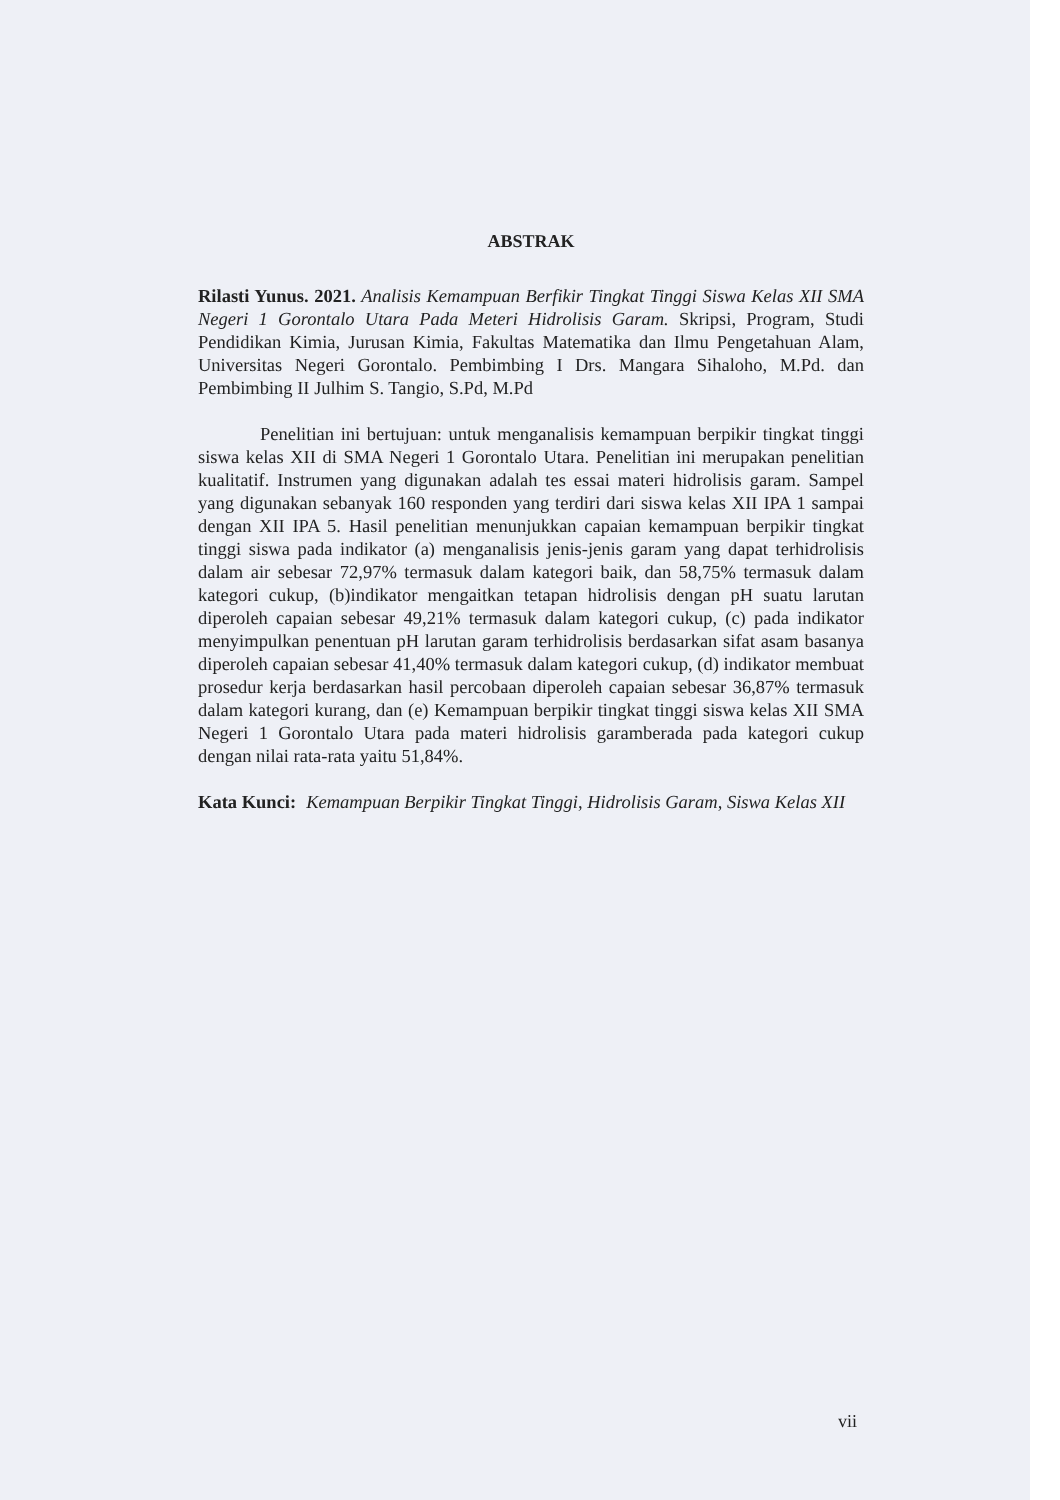ABSTRAK
Rilasti Yunus. 2021. Analisis Kemampuan Berfikir Tingkat Tinggi Siswa Kelas XII SMA Negeri 1 Gorontalo Utara Pada Meteri Hidrolisis Garam. Skripsi, Program, Studi Pendidikan Kimia, Jurusan Kimia, Fakultas Matematika dan Ilmu Pengetahuan Alam, Universitas Negeri Gorontalo. Pembimbing I Drs. Mangara Sihaloho, M.Pd. dan Pembimbing II Julhim S. Tangio, S.Pd, M.Pd
Penelitian ini bertujuan: untuk menganalisis kemampuan berpikir tingkat tinggi siswa kelas XII di SMA Negeri 1 Gorontalo Utara. Penelitian ini merupakan penelitian kualitatif. Instrumen yang digunakan adalah tes essai materi hidrolisis garam. Sampel yang digunakan sebanyak 160 responden yang terdiri dari siswa kelas XII IPA 1 sampai dengan XII IPA 5. Hasil penelitian menunjukkan capaian kemampuan berpikir tingkat tinggi siswa pada indikator (a) menganalisis jenis-jenis garam yang dapat terhidrolisis dalam air sebesar 72,97% termasuk dalam kategori baik, dan 58,75% termasuk dalam kategori cukup, (b)indikator mengaitkan tetapan hidrolisis dengan pH suatu larutan diperoleh capaian sebesar 49,21% termasuk dalam kategori cukup, (c) pada indikator menyimpulkan penentuan pH larutan garam terhidrolisis berdasarkan sifat asam basanya diperoleh capaian sebesar 41,40% termasuk dalam kategori cukup, (d) indikator membuat prosedur kerja berdasarkan hasil percobaan diperoleh capaian sebesar 36,87% termasuk dalam kategori kurang, dan (e) Kemampuan berpikir tingkat tinggi siswa kelas XII SMA Negeri 1 Gorontalo Utara pada materi hidrolisis garamberada pada kategori cukup dengan nilai rata-rata yaitu 51,84%.
Kata Kunci: Kemampuan Berpikir Tingkat Tinggi, Hidrolisis Garam, Siswa Kelas XII
vii